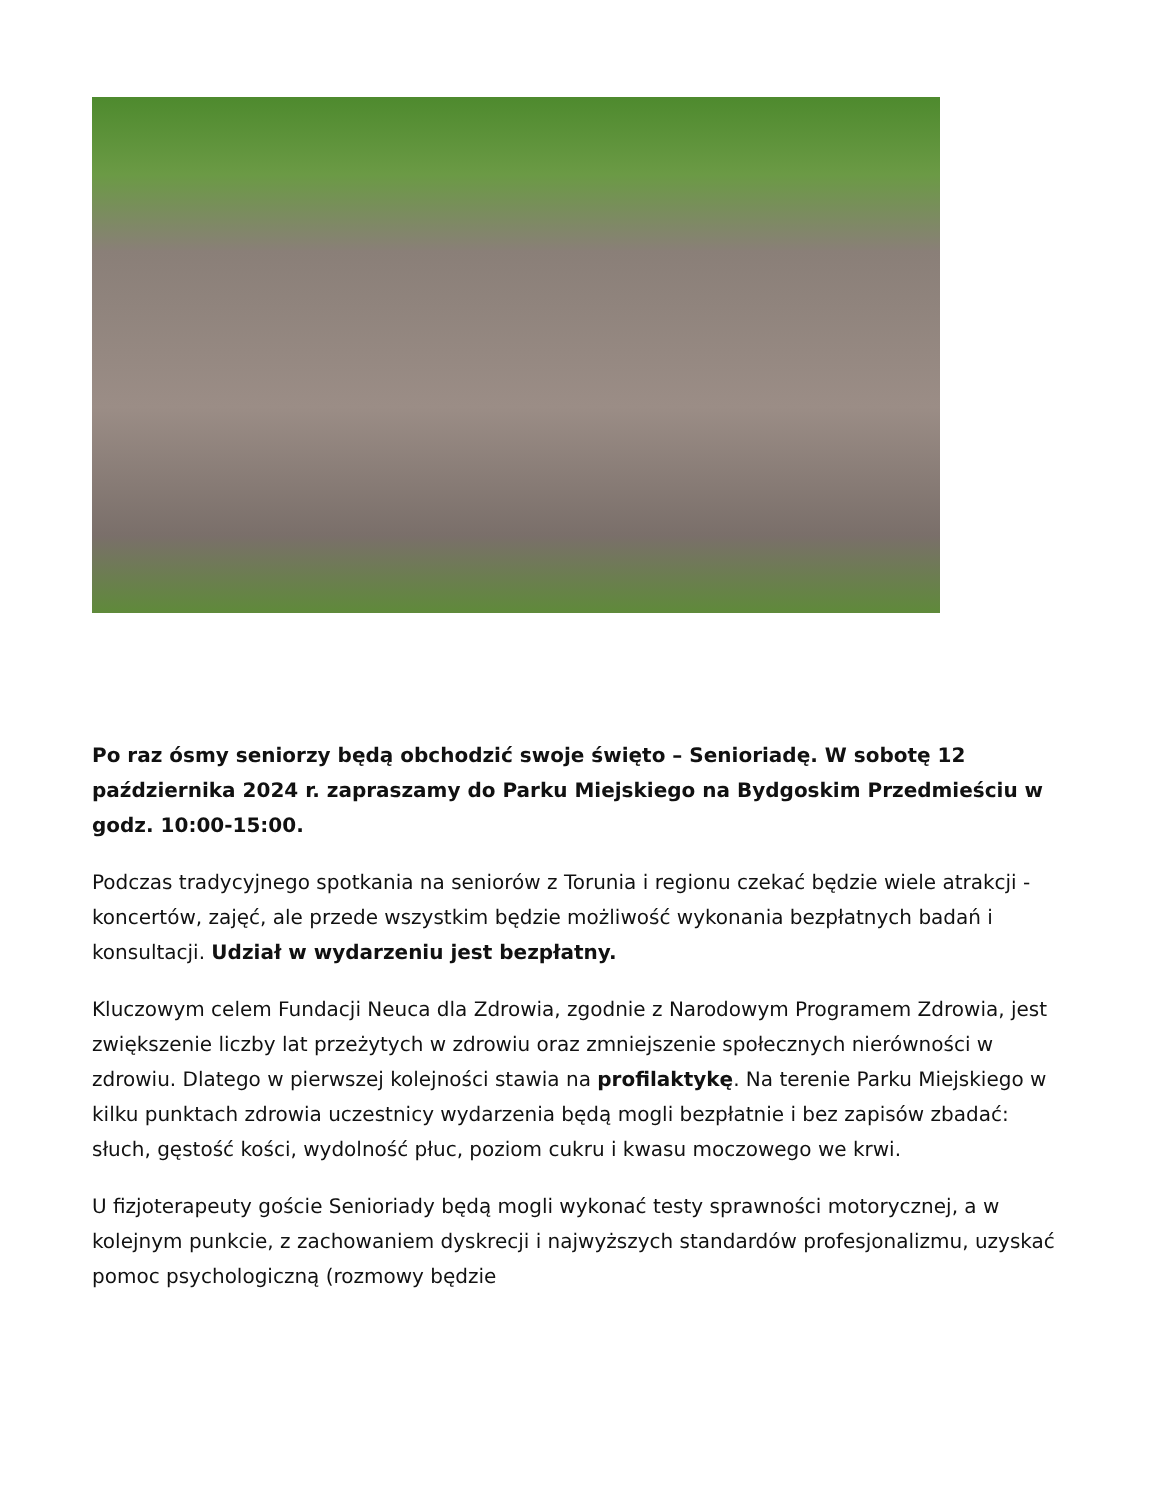Po raz ósmy seniorzy będą obchodzić swoje święto – Senioriadę. W sobotę 12 października 2024 r. zapraszamy do Parku Miejskiego na Bydgoskim Przedmieściu w godz. 10:00-15:00.
Podczas tradycyjnego spotkania na seniorów z Torunia i regionu czekać będzie wiele atrakcji - koncertów, zajęć, ale przede wszystkim będzie możliwość wykonania bezpłatnych badań i konsultacji. Udział w wydarzeniu jest bezpłatny.
Kluczowym celem Fundacji Neuca dla Zdrowia, zgodnie z Narodowym Programem Zdrowia, jest zwiększenie liczby lat przeżytych w zdrowiu oraz zmniejszenie społecznych nierówności w zdrowiu. Dlatego w pierwszej kolejności stawia na profilaktykę. Na terenie Parku Miejskiego w kilku punktach zdrowia uczestnicy wydarzenia będą mogli bezpłatnie i bez zapisów zbadać: słuch, gęstość kości, wydolność płuc, poziom cukru i kwasu moczowego we krwi.
U fizjoterapeuty goście Senioriady będą mogli wykonać testy sprawności motorycznej, a w kolejnym punkcie, z zachowaniem dyskrecji i najwyższych standardów profesjonalizmu, uzyskać pomoc psychologiczną (rozmowy będzie